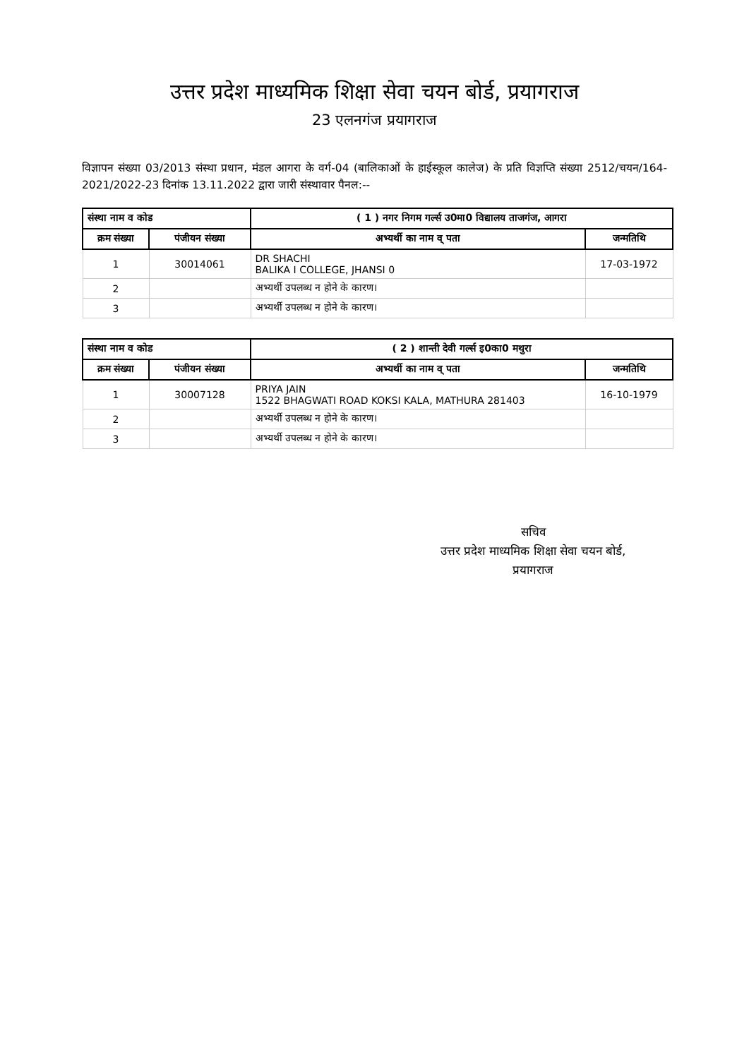उत्तर प्रदेश माध्यमिक शिक्षा सेवा चयन बोर्ड, प्रयागराज
23 एलनगंज प्रयागराज
विज्ञापन संख्या 03/2013 संस्था प्रधान, मंडल आगरा के वर्ग-04 (बालिकाओं के हाईस्कूल कालेज) के प्रति विज्ञप्ति संख्या 2512/चयन/164-2021/2022-23 दिनांक 13.11.2022 द्वारा जारी संस्थावार पैनल:--
| संस्था नाम व कोड | | ( 1 ) नगर निगम गर्ल्स उ0मा0 विद्यालय ताजगंज, आगरा | |
| --- | --- | --- | --- |
| क्रम संख्या | पंजीयन संख्या | अभ्यर्थी का नाम व् पता | जन्मतिथि |
| 1 | 30014061 | DR SHACHI BALIKA I COLLEGE, JHANSI 0 | 17-03-1972 |
| 2 | | अभ्यर्थी उपलब्ध न होने के कारण। | |
| 3 | | अभ्यर्थी उपलब्ध न होने के कारण। | |
| संस्था नाम व कोड | | ( 2 ) शान्ती देवी गर्ल्स इ0का0 मथुरा | |
| --- | --- | --- | --- |
| क्रम संख्या | पंजीयन संख्या | अभ्यर्थी का नाम व् पता | जन्मतिथि |
| 1 | 30007128 | PRIYA JAIN 1522 BHAGWATI ROAD KOKSI KALA, MATHURA 281403 | 16-10-1979 |
| 2 | | अभ्यर्थी उपलब्ध न होने के कारण। | |
| 3 | | अभ्यर्थी उपलब्ध न होने के कारण। | |
सचिव
उत्तर प्रदेश माध्यमिक शिक्षा सेवा चयन बोर्ड,
प्रयागराज